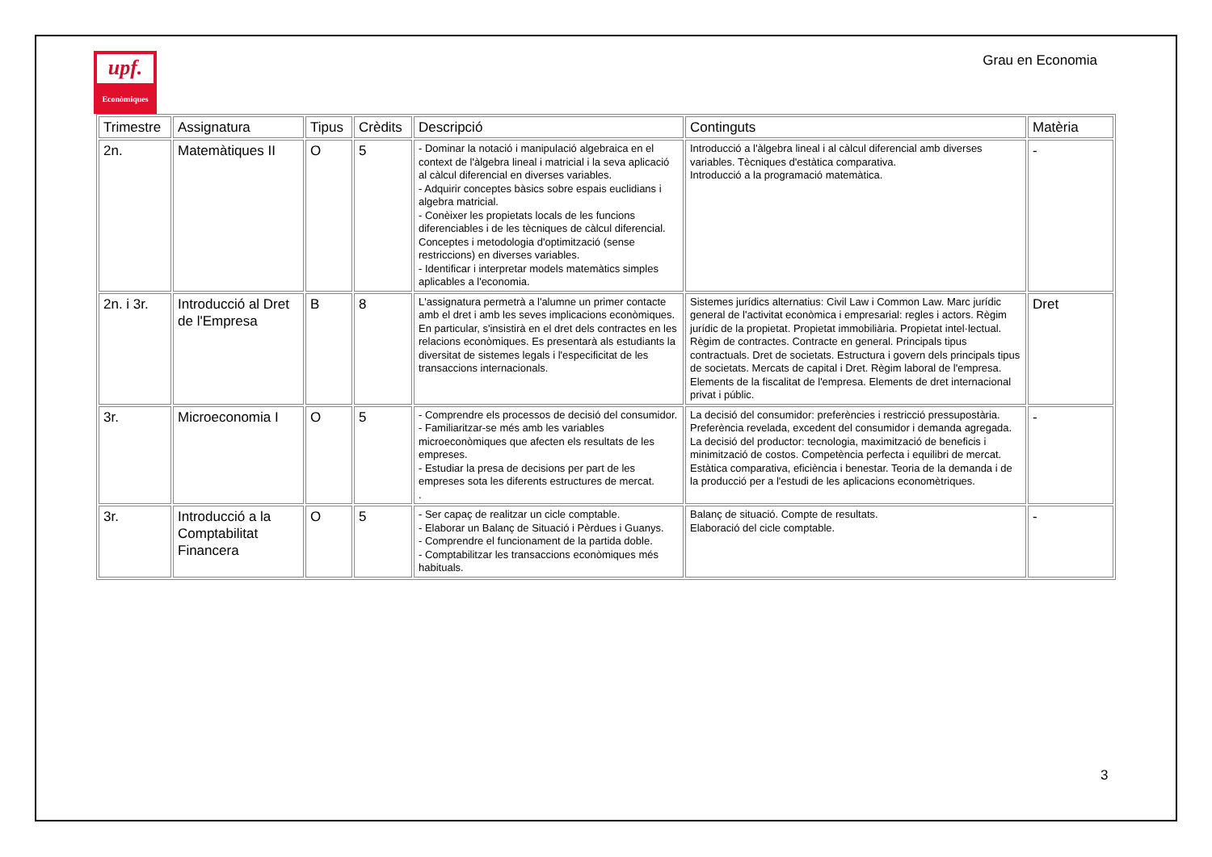upf.
Econòmiques
Grau en Economia
| Trimestre | Assignatura | Tipus | Crèdits | Descripció | Continguts | Matèria |
| --- | --- | --- | --- | --- | --- | --- |
| 2n. | Matemàtiques II | O | 5 | - Dominar la notació i manipulació algebraica en el context de l'àlgebra lineal i matricial i la seva aplicació al càlcul diferencial en diverses variables. - Adquirir conceptes bàsics sobre espais euclidians i algebra matricial. - Conèixer les propietats locals de les funcions diferenciables i de les tècniques de càlcul diferencial. Conceptes i metodologia d'optimització (sense restriccions) en diverses variables. - Identificar i interpretar models matemàtics simples aplicables a l'economia. | Introducció a l'àlgebra lineal i al càlcul diferencial amb diverses variables. Tècniques d'estàtica comparativa. Introducció a la programació matemàtica. | - |
| 2n. i 3r. | Introducció al Dret de l'Empresa | B | 8 | L'assignatura permetrà a l'alumne un primer contacte amb el dret i amb les seves implicacions econòmiques. En particular, s'insistirà en el dret dels contractes en les relacions econòmiques. Es presentarà als estudiants la diversitat de sistemes legals i l'especificitat de les transaccions internacionals. | Sistemes jurídics alternatius: Civil Law i Common Law. Marc jurídic general de l'activitat econòmica i empresarial: regles i actors. Règim jurídic de la propietat. Propietat immobiliària. Propietat intel·lectual. Règim de contractes. Contracte en general. Principals tipus contractuals. Dret de societats. Estructura i govern dels principals tipus de societats. Mercats de capital i Dret. Règim laboral de l'empresa. Elements de la fiscalitat de l'empresa. Elements de dret internacional privat i públic. | Dret |
| 3r. | Microeconomia I | O | 5 | - Comprendre els processos de decisió del consumidor. - Familiaritzar-se més amb les variables microeconòmiques que afecten els resultats de les empreses. - Estudiar la presa de decisions per part de les empreses sota les diferents estructures de mercat. . | La decisió del consumidor: preferències i restricció pressupostària. Preferència revelada, excedent del consumidor i demanda agregada. La decisió del productor: tecnologia, maximització de beneficis i minimització de costos. Competència perfecta i equilibri de mercat. Estàtica comparativa, eficiència i benestar. Teoria de la demanda i de la producció per a l'estudi de les aplicacions economètriques. | - |
| 3r. | Introducció a la Comptabilitat Financera | O | 5 | - Ser capaç de realitzar un cicle comptable. - Elaborar un Balanç de Situació i Pèrdues i Guanys. - Comprendre el funcionament de la partida doble. - Comptabilitzar les transaccions econòmiques més habituals. | Balanç de situació. Compte de resultats. Elaboració del cicle comptable. | - |
3